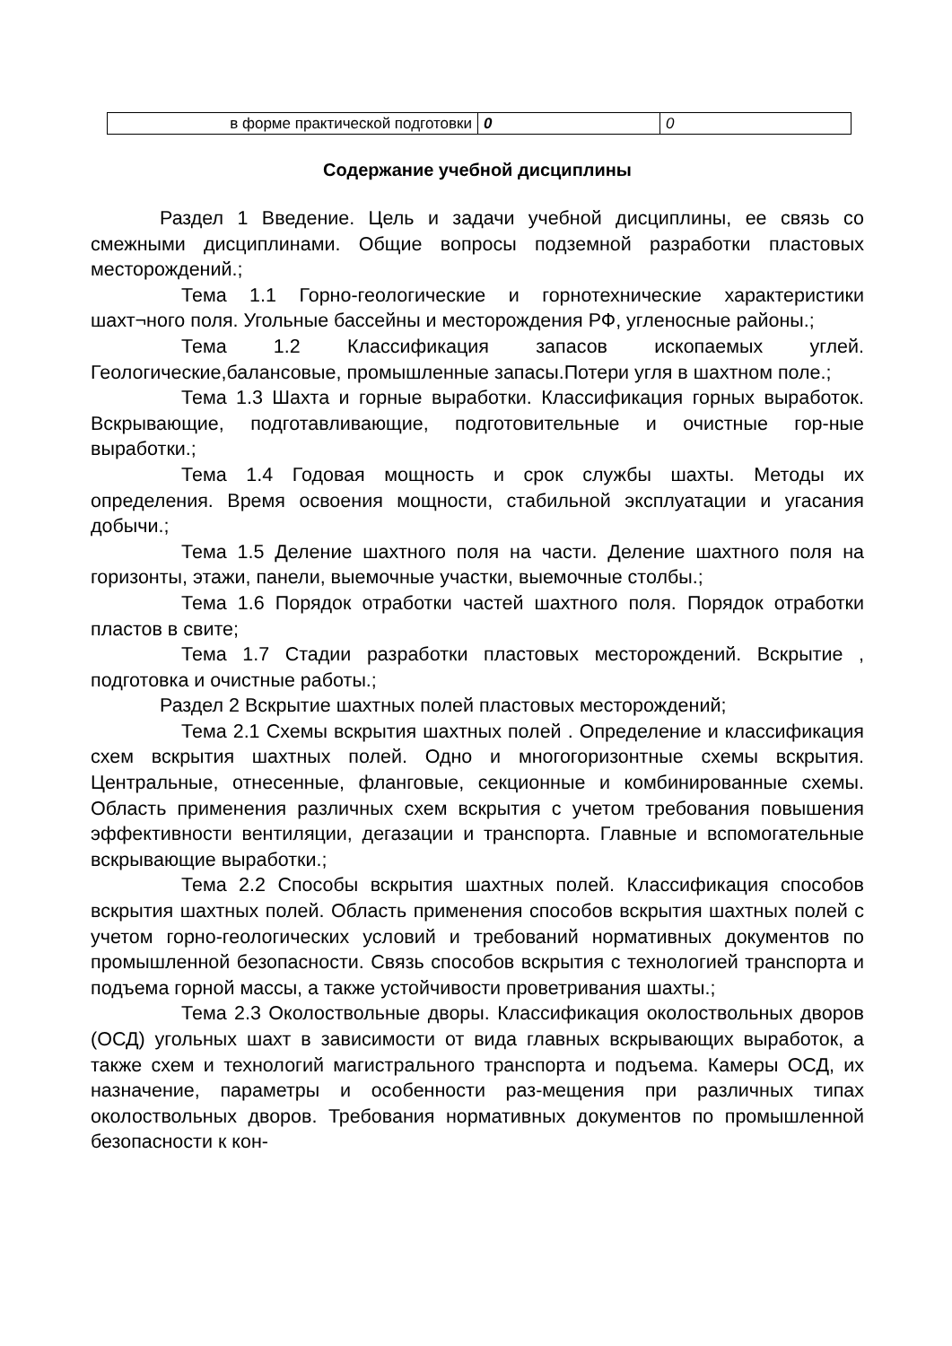| в форме практической подготовки | 0 | 0 |
Содержание учебной дисциплины
Раздел 1 Введение. Цель и задачи учебной дисциплины, ее связь со смежными дисциплинами. Общие вопросы подземной разработки пластовых месторождений.;
Тема 1.1 Горно-геологические и горнотехнические характеристики шахт¬ного поля. Угольные бассейны и месторождения РФ, угленосные районы.;
Тема 1.2 Классификация запасов ископаемых углей. Геологические,балансовые, промышленные запасы.Потери угля в шахтном поле.;
Тема 1.3 Шахта и горные выработки. Классификация горных выработок. Вскрывающие, подготавливающие, подготовительные и очистные гор-ные выработки.;
Тема 1.4 Годовая мощность и срок службы шахты. Методы их определения. Время освоения мощности, стабильной эксплуатации и угасания добычи.;
Тема 1.5 Деление шахтного поля на части. Деление шахтного поля на горизонты, этажи, панели, выемочные участки, выемочные столбы.;
Тема 1.6 Порядок отработки частей шахтного поля. Порядок отработки пластов в свите;
Тема 1.7 Стадии разработки пластовых месторождений. Вскрытие , подготовка и очистные работы.;
Раздел 2 Вскрытие шахтных полей пластовых месторождений;
Тема 2.1 Схемы вскрытия шахтных полей . Определение и классификация схем вскрытия шахтных полей. Одно и многогоризонтные схемы вскрытия. Центральные, отнесенные, фланговые, секционные и комбинированные схемы. Область применения различных схем вскрытия с учетом требования повышения эффективности вентиляции, дегазации и транспорта. Главные и вспомогательные вскрывающие выработки.;
Тема 2.2 Способы вскрытия шахтных полей. Классификация способов вскрытия шахтных полей. Область применения способов вскрытия шахтных полей с учетом горно-геологических условий и требований нормативных документов по промышленной безопасности. Связь способов вскрытия с технологией транспорта и подъема горной массы, а также устойчивости проветривания шахты.;
Тема 2.3 Околоствольные дворы. Классификация околоствольных дворов (ОСД) угольных шахт в зависимости от вида главных вскрывающих выработок, а также схем и технологий магистрального транспорта и подъема. Камеры ОСД, их назначение, параметры и особенности раз-мещения при различных типах околоствольных дворов. Требования нормативных документов по промышленной безопасности к кон-